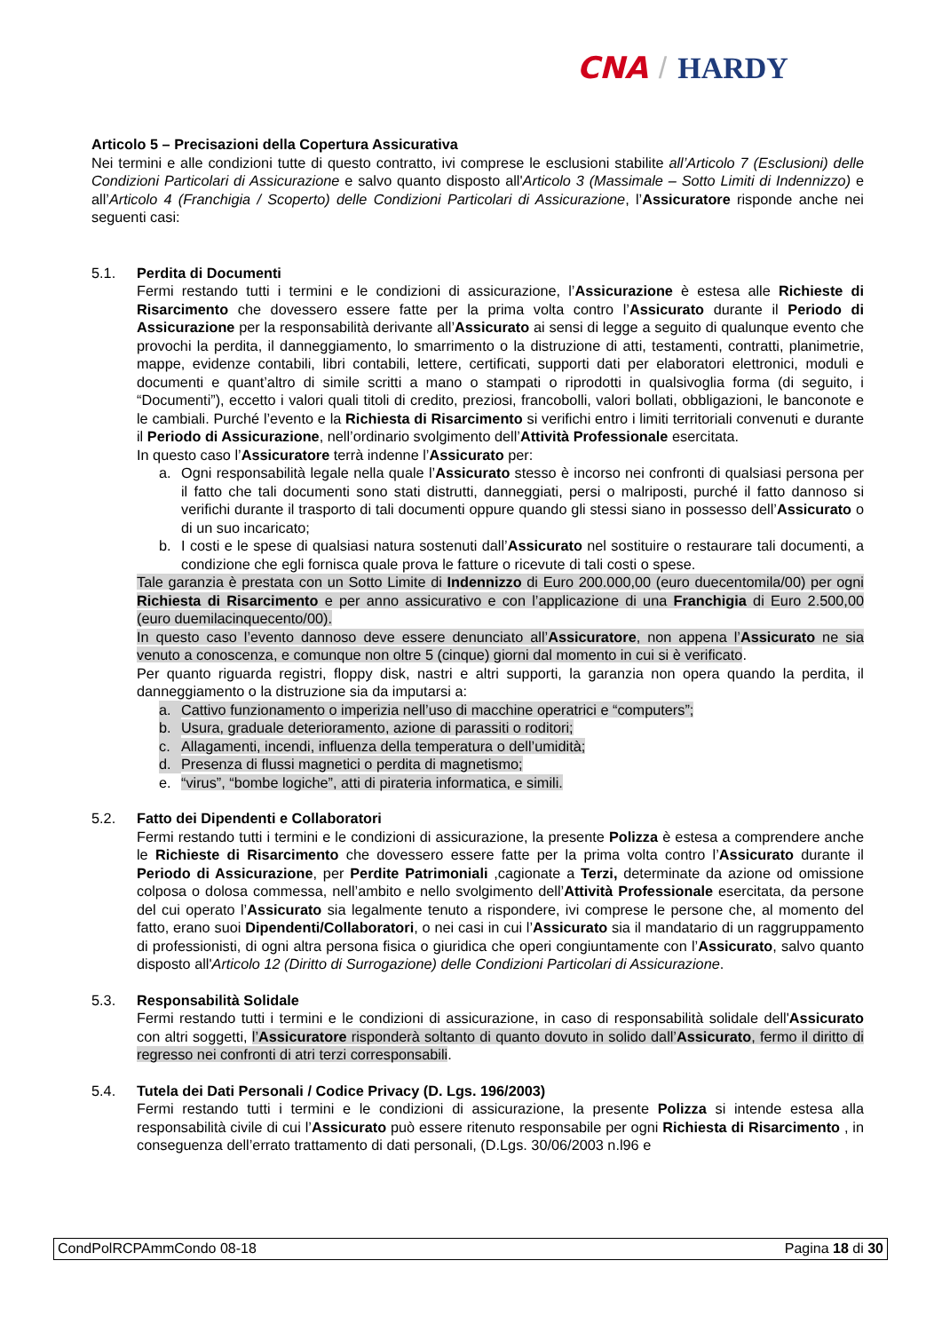CNA / HARDY
Articolo 5 – Precisazioni della Copertura Assicurativa
Nei termini e alle condizioni tutte di questo contratto, ivi comprese le esclusioni stabilite all’Articolo 7 (Esclusioni) delle Condizioni Particolari di Assicurazione e salvo quanto disposto all'Articolo 3 (Massimale – Sotto Limiti di Indennizzo) e all’Articolo 4 (Franchigia / Scoperto) delle Condizioni Particolari di Assicurazione, l’Assicuratore risponde anche nei seguenti casi:
5.1. Perdita di Documenti
Fermi restando tutti i termini e le condizioni di assicurazione, l’Assicurazione è estesa alle Richieste di Risarcimento che dovessero essere fatte per la prima volta contro l’Assicurato durante il Periodo di Assicurazione per la responsabilità derivante all’Assicurato ai sensi di legge a seguito di qualunque evento che provochi la perdita, il danneggiamento, lo smarrimento o la distruzione di atti, testamenti, contratti, planimetrie, mappe, evidenze contabili, libri contabili, lettere, certificati, supporti dati per elaboratori elettronici, moduli e documenti e quant’altro di simile scritti a mano o stampati o riprodotti in qualsivoglia forma (di seguito, i “Documenti”), eccetto i valori quali titoli di credito, preziosi, francobolli, valori bollati, obbligazioni, le banconote e le cambiali. Purché l’evento e la Richiesta di Risarcimento si verifichi entro i limiti territoriali convenuti e durante il Periodo di Assicurazione, nell’ordinario svolgimento dell’Attività Professionale esercitata.
In questo caso l’Assicuratore terrà indenne l’Assicurato per:
a. Ogni responsabilità legale nella quale l’Assicurato stesso è incorso nei confronti di qualsiasi persona per il fatto che tali documenti sono stati distrutti, danneggiati, persi o malriposti, purché il fatto dannoso si verifichi durante il trasporto di tali documenti oppure quando gli stessi siano in possesso dell’Assicurato o di un suo incaricato;
b. I costi e le spese di qualsiasi natura sostenuti dall’Assicurato nel sostituire o restaurare tali documenti, a condizione che egli fornisca quale prova le fatture o ricevute di tali costi o spese.
Tale garanzia è prestata con un Sotto Limite di Indennizzo di Euro 200.000,00 (euro duecentomila/00) per ogni Richiesta di Risarcimento e per anno assicurativo e con l’applicazione di una Franchigia di Euro 2.500,00 (euro duemilacinquecento/00).
In questo caso l’evento dannoso deve essere denunciato all’Assicuratore, non appena l’Assicurato ne sia venuto a conoscenza, e comunque non oltre 5 (cinque) giorni dal momento in cui si è verificato.
Per quanto riguarda registri, floppy disk, nastri e altri supporti, la garanzia non opera quando la perdita, il danneggiamento o la distruzione sia da imputarsi a:
a. Cattivo funzionamento o imperizia nell’uso di macchine operatrici e “computers”;
b. Usura, graduale deterioramento, azione di parassiti o roditori;
c. Allagamenti, incendi, influenza della temperatura o dell’umidità;
d. Presenza di flussi magnetici o perdita di magnetismo;
e. “virus”, “bombe logiche”, atti di pirateria informatica, e simili.
5.2. Fatto dei Dipendenti e Collaboratori
Fermi restando tutti i termini e le condizioni di assicurazione, la presente Polizza è estesa a comprendere anche le Richieste di Risarcimento che dovessero essere fatte per la prima volta contro l’Assicurato durante il Periodo di Assicurazione, per Perdite Patrimoniali ,cagionate a Terzi, determinate da azione od omissione colposa o dolosa commessa, nell’ambito e nello svolgimento dell’Attività Professionale esercitata, da persone del cui operato l’Assicurato sia legalmente tenuto a rispondere, ivi comprese le persone che, al momento del fatto, erano suoi Dipendenti/Collaboratori, o nei casi in cui l’Assicurato sia il mandatario di un raggruppamento di professionisti, di ogni altra persona fisica o giuridica che operi congiuntamente con l’Assicurato, salvo quanto disposto all'Articolo 12 (Diritto di Surrogazione) delle Condizioni Particolari di Assicurazione.
5.3. Responsabilità Solidale
Fermi restando tutti i termini e le condizioni di assicurazione, in caso di responsabilità solidale dell'Assicurato con altri soggetti, l’Assicuratore risponderà soltanto di quanto dovuto in solido dall’Assicurato, fermo il diritto di regresso nei confronti di atri terzi corresponsabili.
5.4. Tutela dei Dati Personali / Codice Privacy (D. Lgs. 196/2003)
Fermi restando tutti i termini e le condizioni di assicurazione, la presente Polizza si intende estesa alla responsabilità civile di cui l’Assicurato può essere ritenuto responsabile per ogni Richiesta di Risarcimento , in conseguenza dell’errato trattamento di dati personali, (D.Lgs. 30/06/2003 n.l96 e
CondPolRCPAmmCondo 08-18 Pagina 18 di 30